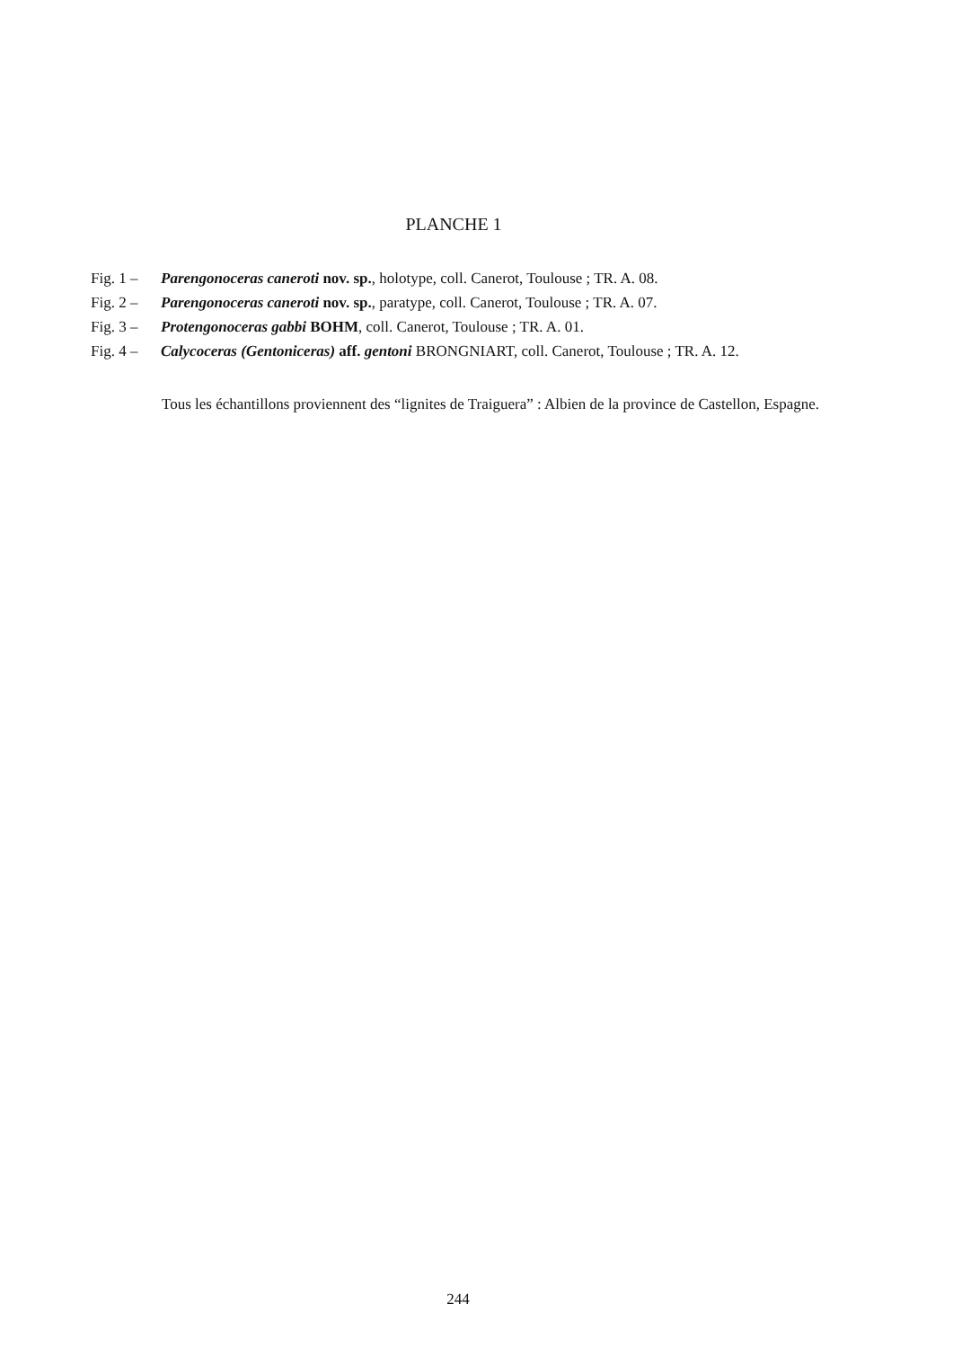PLANCHE 1
Fig. 1 – Parengonoceras caneroti nov. sp., holotype, coll. Canerot, Toulouse ; TR. A. 08.
Fig. 2 – Parengonoceras caneroti nov. sp., paratype, coll. Canerot, Toulouse ; TR. A. 07.
Fig. 3 – Protengonoceras gabbi BOHM, coll. Canerot, Toulouse ; TR. A. 01.
Fig. 4 – Calycoceras (Gentoniceras) aff. gentoni BRONGNIART, coll. Canerot, Toulouse ; TR. A. 12.
Tous les échantillons proviennent des “lignites de Traiguera” : Albien de la province de Castellon, Espagne.
244